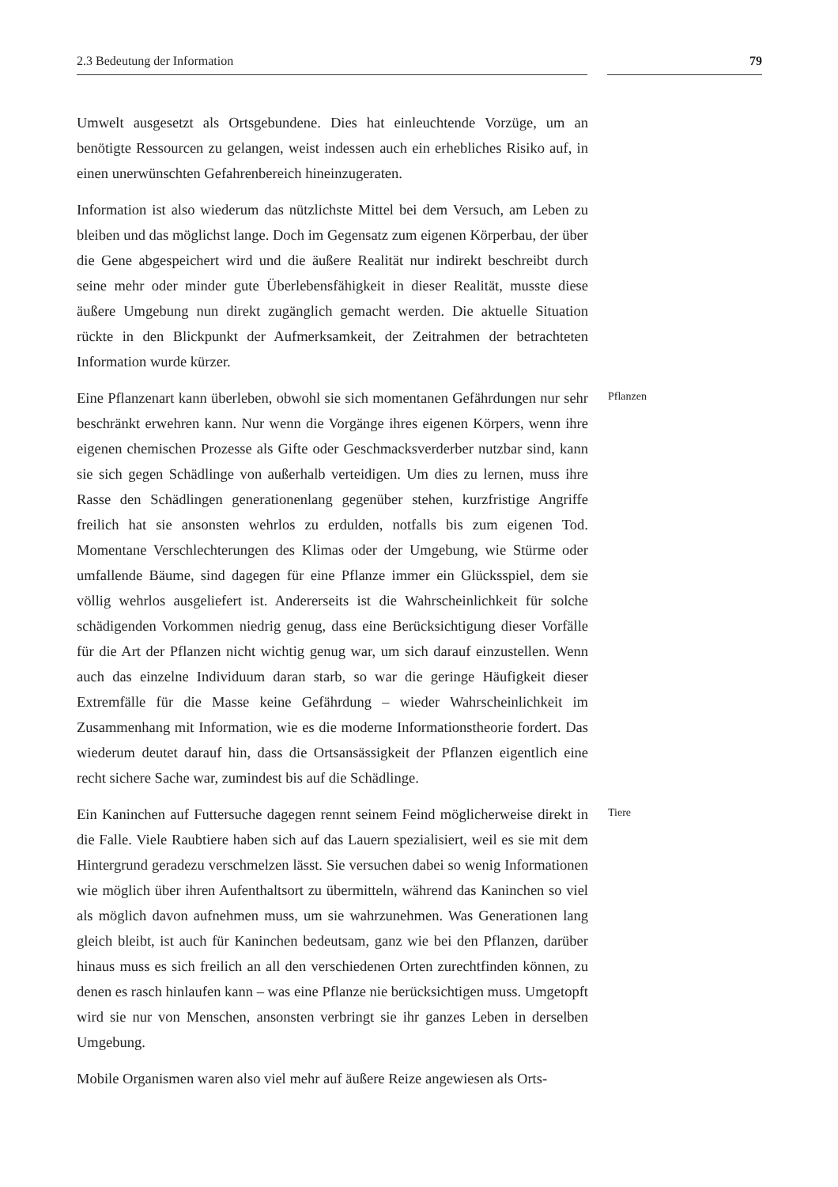2.3 Bedeutung der Information 79
Umwelt ausgesetzt als Ortsgebundene. Dies hat einleuchtende Vorzüge, um an benötigte Ressourcen zu gelangen, weist indessen auch ein erhebliches Risiko auf, in einen unerwünschten Gefahrenbereich hineinzugeraten.
Information ist also wiederum das nützlichste Mittel bei dem Versuch, am Leben zu bleiben und das möglichst lange. Doch im Gegensatz zum eigenen Körperbau, der über die Gene abgespeichert wird und die äußere Realität nur indirekt beschreibt durch seine mehr oder minder gute Überlebensfähigkeit in dieser Realität, musste diese äußere Umgebung nun direkt zugänglich gemacht werden. Die aktuelle Situation rückte in den Blickpunkt der Aufmerksamkeit, der Zeitrahmen der betrachteten Information wurde kürzer.
Eine Pflanzenart kann überleben, obwohl sie sich momentanen Gefährdungen nur sehr beschränkt erwehren kann. Nur wenn die Vorgänge ihres eigenen Körpers, wenn ihre eigenen chemischen Prozesse als Gifte oder Geschmacksverderber nutzbar sind, kann sie sich gegen Schädlinge von außerhalb verteidigen. Um dies zu lernen, muss ihre Rasse den Schädlingen generationenlang gegenüber stehen, kurzfristige Angriffe freilich hat sie ansonsten wehrlos zu erdulden, notfalls bis zum eigenen Tod. Momentane Verschlechterungen des Klimas oder der Umgebung, wie Stürme oder umfallende Bäume, sind dagegen für eine Pflanze immer ein Glücksspiel, dem sie völlig wehrlos ausgeliefert ist. Andererseits ist die Wahrscheinlichkeit für solche schädigenden Vorkommen niedrig genug, dass eine Berücksichtigung dieser Vorfälle für die Art der Pflanzen nicht wichtig genug war, um sich darauf einzustellen. Wenn auch das einzelne Individuum daran starb, so war die geringe Häufigkeit dieser Extremfälle für die Masse keine Gefährdung – wieder Wahrscheinlichkeit im Zusammenhang mit Information, wie es die moderne Informationstheorie fordert. Das wiederum deutet darauf hin, dass die Ortsansässigkeit der Pflanzen eigentlich eine recht sichere Sache war, zumindest bis auf die Schädlinge.
Pflanzen
Ein Kaninchen auf Futtersuche dagegen rennt seinem Feind möglicherweise direkt in die Falle. Viele Raubtiere haben sich auf das Lauern spezialisiert, weil es sie mit dem Hintergrund geradezu verschmelzen lässt. Sie versuchen dabei so wenig Informationen wie möglich über ihren Aufenthaltsort zu übermitteln, während das Kaninchen so viel als möglich davon aufnehmen muss, um sie wahrzunehmen. Was Generationen lang gleich bleibt, ist auch für Kaninchen bedeutsam, ganz wie bei den Pflanzen, darüber hinaus muss es sich freilich an all den verschiedenen Orten zurechtfinden können, zu denen es rasch hinlaufen kann – was eine Pflanze nie berücksichtigen muss. Umgetopft wird sie nur von Menschen, ansonsten verbringt sie ihr ganzes Leben in derselben Umgebung.
Tiere
Mobile Organismen waren also viel mehr auf äußere Reize angewiesen als Orts-